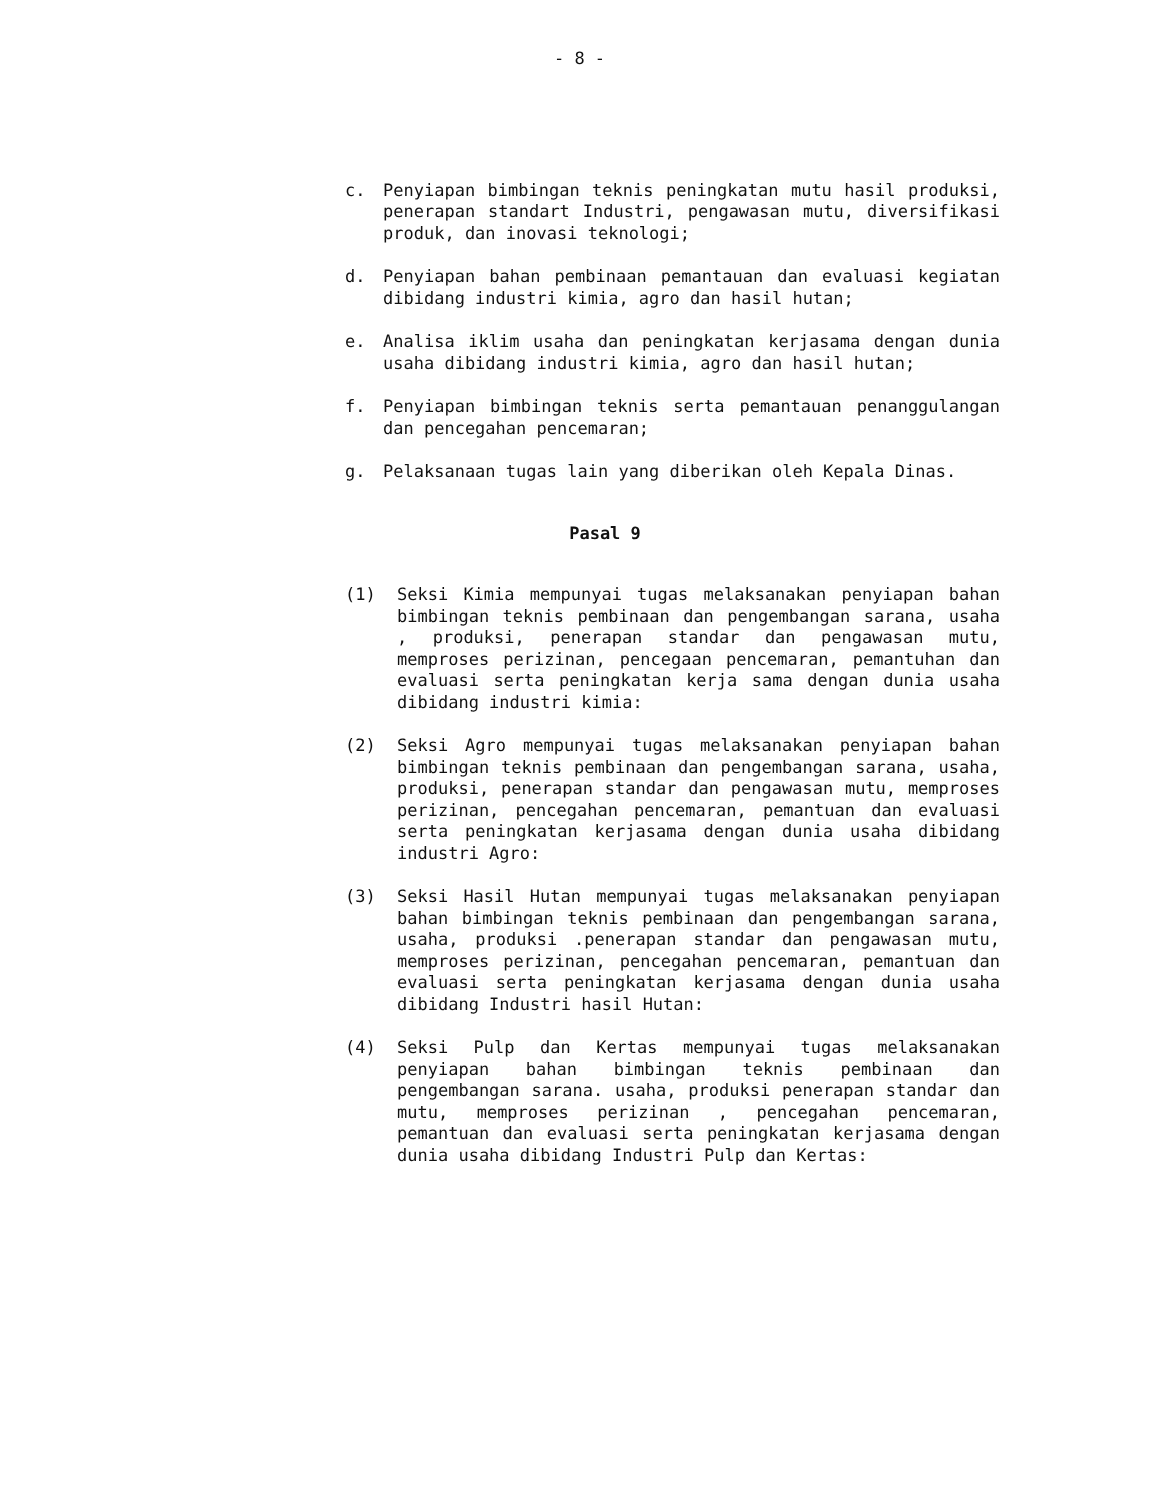- 8 -
c. Penyiapan bimbingan teknis peningkatan mutu hasil produksi, penerapan standart Industri, pengawasan mutu, diversifikasi produk, dan inovasi teknologi;
d. Penyiapan bahan pembinaan pemantauan dan evaluasi kegiatan dibidang industri kimia, agro dan hasil hutan;
e. Analisa iklim usaha dan peningkatan kerjasama dengan dunia usaha dibidang industri kimia, agro dan hasil hutan;
f. Penyiapan bimbingan teknis serta pemantauan penanggulangan dan pencegahan pencemaran;
g. Pelaksanaan tugas lain yang diberikan oleh Kepala Dinas.
Pasal 9
(1) Seksi Kimia mempunyai tugas melaksanakan penyiapan bahan bimbingan teknis pembinaan dan pengembangan sarana, usaha , produksi, penerapan standar dan pengawasan mutu, memproses perizinan, pencegaan pencemaran, pemantuhan dan evaluasi serta peningkatan kerja sama dengan dunia usaha dibidang industri kimia:
(2) Seksi Agro mempunyai tugas melaksanakan penyiapan bahan bimbingan teknis pembinaan dan pengembangan sarana, usaha, produksi, penerapan standar dan pengawasan mutu, memproses perizinan, pencegahan pencemaran, pemantuan dan evaluasi serta peningkatan kerjasama dengan dunia usaha dibidang industri Agro:
(3) Seksi Hasil Hutan mempunyai tugas melaksanakan penyiapan bahan bimbingan teknis pembinaan dan pengembangan sarana, usaha, produksi .penerapan standar dan pengawasan mutu, memproses perizinan, pencegahan pencemaran, pemantuan dan evaluasi serta peningkatan kerjasama dengan dunia usaha dibidang Industri hasil Hutan:
(4) Seksi Pulp dan Kertas mempunyai tugas melaksanakan penyiapan bahan bimbingan teknis pembinaan dan pengembangan sarana. usaha, produksi penerapan standar dan mutu, memproses perizinan , pencegahan pencemaran, pemantuan dan evaluasi serta peningkatan kerjasama dengan dunia usaha dibidang Industri Pulp dan Kertas: